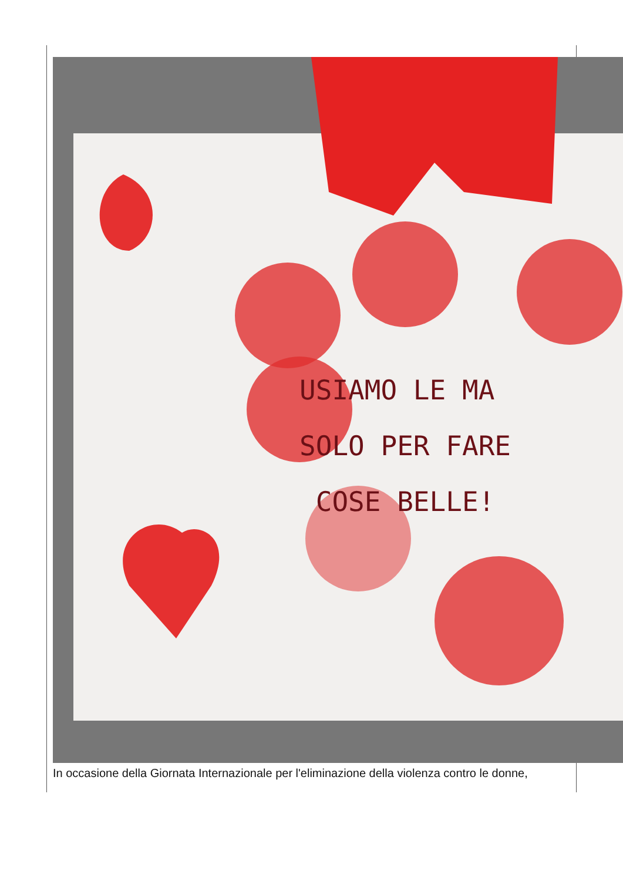USIAMO LE MA
SOLO PER FARE
COSE BELLE!
In occasione della Giornata Internazionale per l'eliminazione della violenza contro le donne,